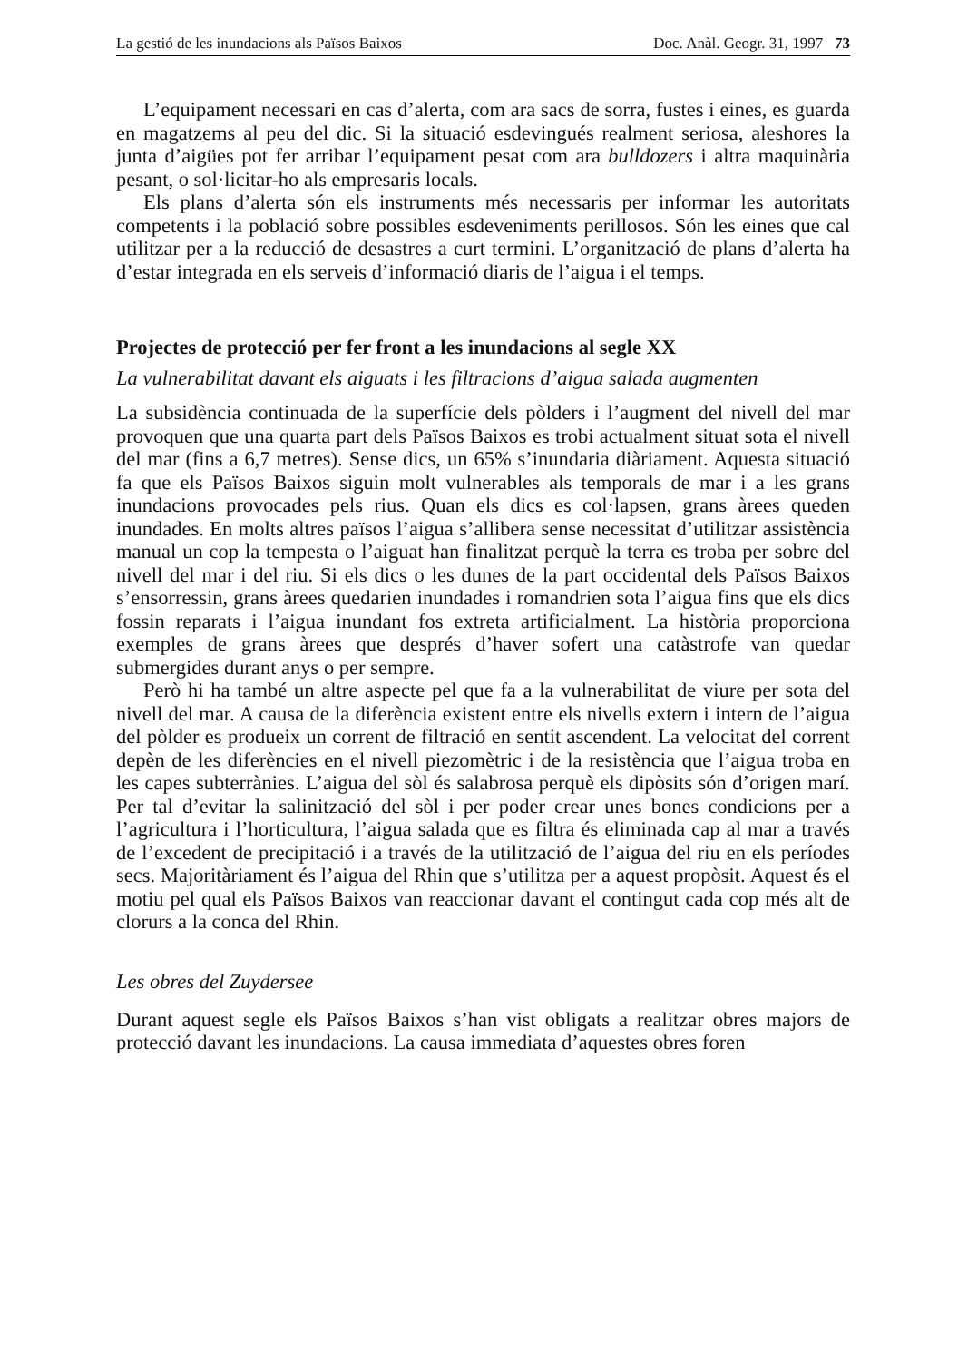La gestió de les inundacions als Països Baixos Doc. Anàl. Geogr. 31, 1997 73
L’equipament necessari en cas d’alerta, com ara sacs de sorra, fustes i eines, es guarda en magatzems al peu del dic. Si la situació esdevingués realment seriosa, aleshores la junta d’aigües pot fer arribar l’equipament pesat com ara bulldozers i altra maquinària pesant, o sol·licitar-ho als empresaris locals.
Els plans d’alerta són els instruments més necessaris per informar les autoritats competents i la població sobre possibles esdeveniments perillosos. Són les eines que cal utilitzar per a la reducció de desastres a curt termini. L’organització de plans d’alerta ha d’estar integrada en els serveis d’informació diaris de l’aigua i el temps.
Projectes de protecció per fer front a les inundacions al segle XX
La vulnerabilitat davant els aiguats i les filtracions d’aigua salada augmenten
La subsidència continuada de la superfície dels pòlders i l’augment del nivell del mar provoquen que una quarta part dels Països Baixos es trobi actualment situat sota el nivell del mar (fins a 6,7 metres). Sense dics, un 65% s’inundaria diàriament. Aquesta situació fa que els Països Baixos siguin molt vulnerables als temporals de mar i a les grans inundacions provocades pels rius. Quan els dics es col·lapsen, grans àrees queden inundades. En molts altres països l’aigua s’allibera sense necessitat d’utilitzar assistència manual un cop la tempesta o l’aiguat han finalitzat perquè la terra es troba per sobre del nivell del mar i del riu. Si els dics o les dunes de la part occidental dels Països Baixos s’ensorressin, grans àrees quedarien inundades i romandrien sota l’aigua fins que els dics fossin reparats i l’aigua inundant fos extreta artificialment. La història proporciona exemples de grans àrees que després d’haver sofert una catàstrofe van quedar submergides durant anys o per sempre.
Però hi ha també un altre aspecte pel que fa a la vulnerabilitat de viure per sota del nivell del mar. A causa de la diferència existent entre els nivells extern i intern de l’aigua del pòlder es produeix un corrent de filtració en sentit ascendent. La velocitat del corrent depèn de les diferències en el nivell piezomètric i de la resistència que l’aigua troba en les capes subterrànies. L’aigua del sòl és salabrosa perquè els dipòsits són d’origen marí. Per tal d’evitar la salinització del sòl i per poder crear unes bones condicions per a l’agricultura i l’horticultura, l’aigua salada que es filtra és eliminada cap al mar a través de l’excedent de precipitació i a través de la utilització de l’aigua del riu en els períodes secs. Majoritàriament és l’aigua del Rhin que s’utilitza per a aquest propòsit. Aquest és el motiu pel qual els Països Baixos van reaccionar davant el contingut cada cop més alt de clorurs a la conca del Rhin.
Les obres del Zuydersee
Durant aquest segle els Països Baixos s’han vist obligats a realitzar obres majors de protecció davant les inundacions. La causa immediata d’aquestes obres foren